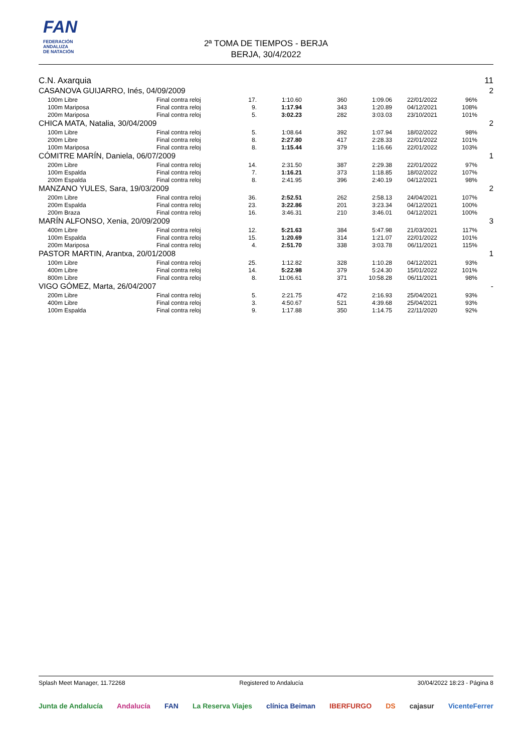FAN
FEDERACIÓN
ANDALUZA
DE NATACIÓN
2ª TOMA DE TIEMPOS - BERJA
BERJA, 30/4/2022
C.N. Axarquia 11
| CASANOVA GUIJARRO, Inés, 04/09/2009 | | | | | | | | | 2 |
| | 100m Libre | Final contra reloj | 17. | 1:10.60 | 360 | 1:09.06 | 22/01/2022 | 96% | |
| | 100m Mariposa | Final contra reloj | 9. | 1:17.94 | 343 | 1:20.89 | 04/12/2021 | 108% | |
| | 200m Mariposa | Final contra reloj | 5. | 3:02.23 | 282 | 3:03.03 | 23/10/2021 | 101% | |
| CHICA MATA, Natalia, 30/04/2009 | | | | | | | | | 2 |
| | 100m Libre | Final contra reloj | 5. | 1:08.64 | 392 | 1:07.94 | 18/02/2022 | 98% | |
| | 200m Libre | Final contra reloj | 8. | 2:27.80 | 417 | 2:28.33 | 22/01/2022 | 101% | |
| | 100m Mariposa | Final contra reloj | 8. | 1:15.44 | 379 | 1:16.66 | 22/01/2022 | 103% | |
| CÓMITRE MARÍN, Daniela, 06/07/2009 | | | | | | | | | 1 |
| | 200m Libre | Final contra reloj | 14. | 2:31.50 | 387 | 2:29.38 | 22/01/2022 | 97% | |
| | 100m Espalda | Final contra reloj | 7. | 1:16.21 | 373 | 1:18.85 | 18/02/2022 | 107% | |
| | 200m Espalda | Final contra reloj | 8. | 2:41.95 | 396 | 2:40.19 | 04/12/2021 | 98% | |
| MANZANO YULES, Sara, 19/03/2009 | | | | | | | | | 2 |
| | 200m Libre | Final contra reloj | 36. | 2:52.51 | 262 | 2:58.13 | 24/04/2021 | 107% | |
| | 200m Espalda | Final contra reloj | 23. | 3:22.86 | 201 | 3:23.34 | 04/12/2021 | 100% | |
| | 200m Braza | Final contra reloj | 16. | 3:46.31 | 210 | 3:46.01 | 04/12/2021 | 100% | |
| MARÍN ALFONSO, Xenia, 20/09/2009 | | | | | | | | | 3 |
| | 400m Libre | Final contra reloj | 12. | 5:21.63 | 384 | 5:47.98 | 21/03/2021 | 117% | |
| | 100m Espalda | Final contra reloj | 15. | 1:20.69 | 314 | 1:21.07 | 22/01/2022 | 101% | |
| | 200m Mariposa | Final contra reloj | 4. | 2:51.70 | 338 | 3:03.78 | 06/11/2021 | 115% | |
| PASTOR MARTIN, Arantxa, 20/01/2008 | | | | | | | | | 1 |
| | 100m Libre | Final contra reloj | 25. | 1:12.82 | 328 | 1:10.28 | 04/12/2021 | 93% | |
| | 400m Libre | Final contra reloj | 14. | 5:22.98 | 379 | 5:24.30 | 15/01/2022 | 101% | |
| | 800m Libre | Final contra reloj | 8. | 11:06.61 | 371 | 10:58.28 | 06/11/2021 | 98% | |
| VIGO GÓMEZ, Marta, 26/04/2007 | | | | | | | | | - |
| | 200m Libre | Final contra reloj | 5. | 2:21.75 | 472 | 2:16.93 | 25/04/2021 | 93% | |
| | 400m Libre | Final contra reloj | 3. | 4:50.67 | 521 | 4:39.68 | 25/04/2021 | 93% | |
| | 100m Espalda | Final contra reloj | 9. | 1:17.88 | 350 | 1:14.75 | 22/11/2020 | 92% | |
Splash Meet Manager, 11.72268 Registered to Andalucía 30/04/2022 18:23 - Página 8
Junta de Andalucía Andalucía FAN La Reserva Viajes clínica Beiman IBERFURGO DS cajasur VicenteFerrer